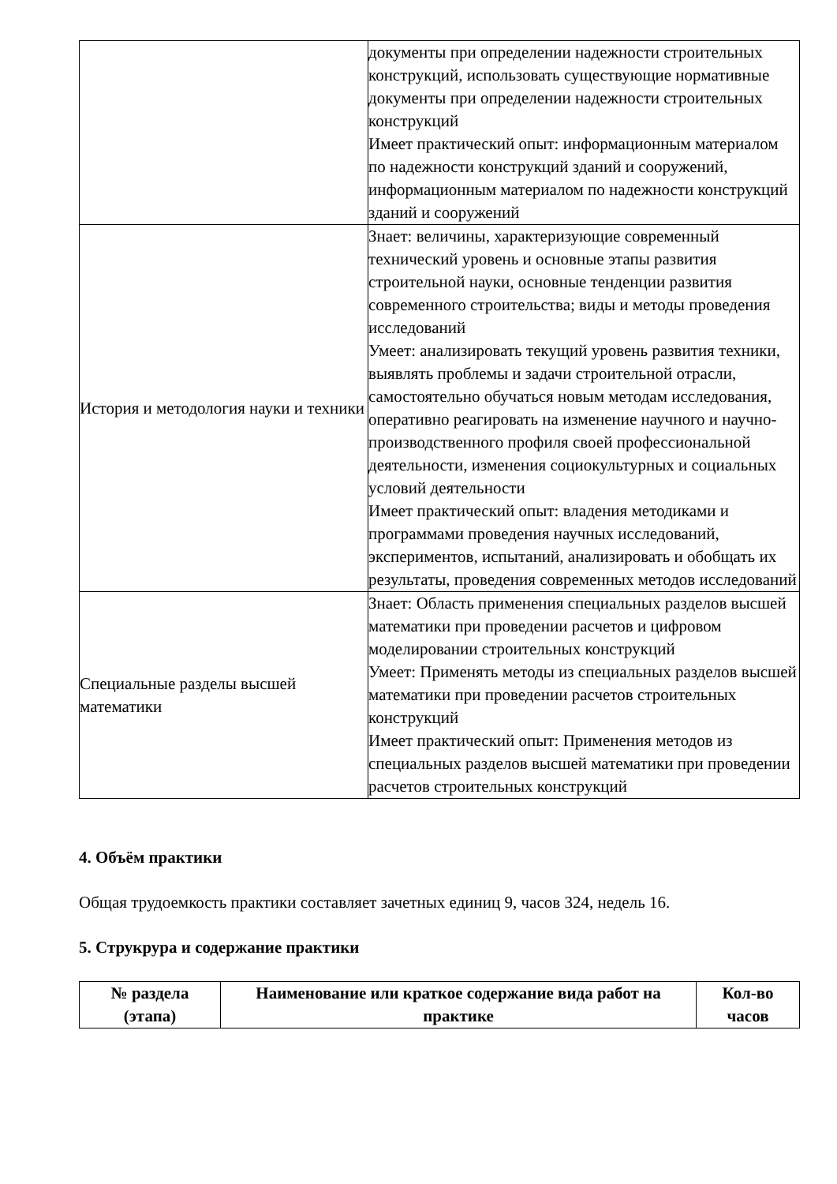| | документы при определении надежности строительных конструкций, использовать существующие нормативные документы при определении надежности строительных конструкций Имеет практический опыт: информационным материалом по надежности конструкций зданий и сооружений, информационным материалом по надежности конструкций зданий и сооружений |
| История и методология науки и техники | Знает: величины, характеризующие современный технический уровень и основные этапы развития строительной науки, основные тенденции развития современного строительства; виды и методы проведения исследований Умеет: анализировать текущий уровень развития техники, выявлять проблемы и задачи строительной отрасли, самостоятельно обучаться новым методам исследования, оперативно реагировать на изменение научного и научно-производственного профиля своей профессиональной деятельности, изменения социокультурных и социальных условий деятельности Имеет практический опыт: владения методиками и программами проведения научных исследований, экспериментов, испытаний, анализировать и обобщать их результаты, проведения современных методов исследований |
| Специальные разделы высшей математики | Знает: Область применения специальных разделов высшей математики при проведении расчетов и цифровом моделировании строительных конструкций Умеет: Применять методы из специальных разделов высшей математики при проведении расчетов строительных конструкций Имеет практический опыт: Применения методов из специальных разделов высшей математики при проведении расчетов строительных конструкций |
4. Объём практики
Общая трудоемкость практики составляет зачетных единиц 9, часов 324, недель 16.
5. Струкрура и содержание практики
| № раздела (этапа) | Наименование или краткое содержание вида работ на практике | Кол-во часов |
| --- | --- | --- |